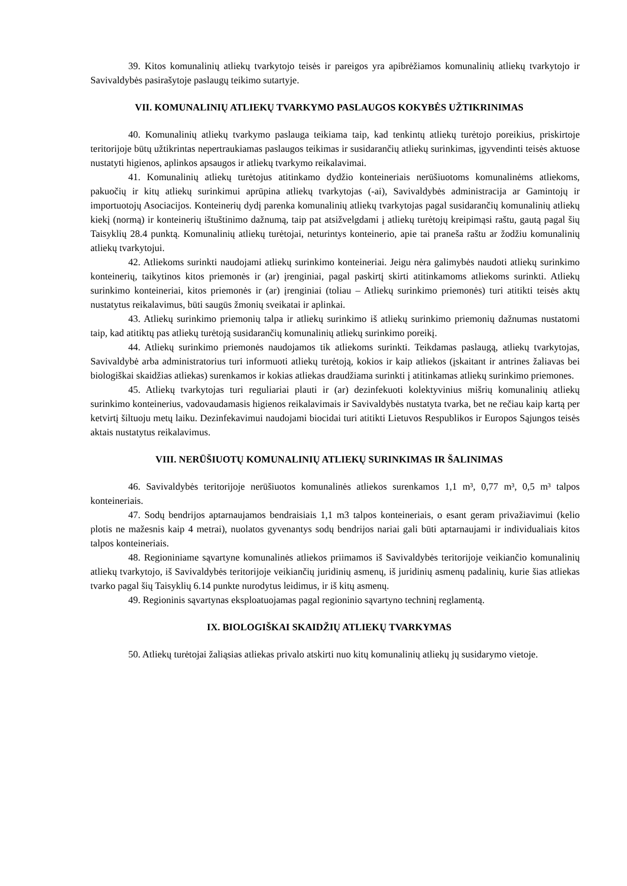39. Kitos komunalinių atliekų tvarkytojo teisės ir pareigos yra apibrėžiamos komunalinių atliekų tvarkytojo ir Savivaldybės pasirašytoje paslaugų teikimo sutartyje.
VII. KOMUNALINIŲ ATLIEKŲ TVARKYMO PASLAUGOS KOKYBĖS UŽTIKRINIMAS
40. Komunalinių atliekų tvarkymo paslauga teikiama taip, kad tenkintų atliekų turėtojo poreikius, priskirtoje teritorijoje būtų užtikrintas nepertraukiamas paslaugos teikimas ir susidarančių atliekų surinkimas, įgyvendinti teisės aktuose nustatyti higienos, aplinkos apsaugos ir atliekų tvarkymo reikalavimai.
41. Komunalinių atliekų turėtojus atitinkamo dydžio konteineriais nerūšiuotoms komunalinėms atliekoms, pakuočių ir kitų atliekų surinkimui aprūpina atliekų tvarkytojas (-ai), Savivaldybės administracija ar Gamintojų ir importuotojų Asociacijos. Konteinerių dydį parenka komunalinių atliekų tvarkytojas pagal susidarančių komunalinių atliekų kiekį (normą) ir konteinerių ištuštinimo dažnumą, taip pat atsižvelgdami į atliekų turėtojų kreipimąsi raštu, gautą pagal šių Taisyklių 28.4 punktą. Komunalinių atliekų turėtojai, neturintys konteinerio, apie tai praneša raštu ar žodžiu komunalinių atliekų tvarkytojui.
42. Atliekoms surinkti naudojami atliekų surinkimo konteineriai. Jeigu nėra galimybės naudoti atliekų surinkimo konteinerių, taikytinos kitos priemonės ir (ar) įrenginiai, pagal paskirtį skirti atitinkamoms atliekoms surinkti. Atliekų surinkimo konteineriai, kitos priemonės ir (ar) įrenginiai (toliau – Atliekų surinkimo priemonės) turi atitikti teisės aktų nustatytus reikalavimus, būti saugūs žmonių sveikatai ir aplinkai.
43. Atliekų surinkimo priemonių talpa ir atliekų surinkimo iš atliekų surinkimo priemonių dažnumas nustatomi taip, kad atitiktų pas atliekų turėtoją susidarančių komunalinių atliekų surinkimo poreikį.
44. Atliekų surinkimo priemonės naudojamos tik atliekoms surinkti. Teikdamas paslaugą, atliekų tvarkytojas, Savivaldybė arba administratorius turi informuoti atliekų turėtoją, kokios ir kaip atliekos (įskaitant ir antrines žaliavas bei biologiškai skaidžias atliekas) surenkamos ir kokias atliekas draudžiama surinkti į atitinkamas atliekų surinkimo priemones.
45. Atliekų tvarkytojas turi reguliariai plauti ir (ar) dezinfekuoti kolektyvinius mišrių komunalinių atliekų surinkimo konteinerius, vadovaudamasis higienos reikalavimais ir Savivaldybės nustatyta tvarka, bet ne rečiau kaip kartą per ketvirtį šiltuoju metų laiku. Dezinfekavimui naudojami biocidai turi atitikti Lietuvos Respublikos ir Europos Sąjungos teisės aktais nustatytus reikalavimus.
VIII. NERŪŠIUOTŲ KOMUNALINIŲ ATLIEKŲ SURINKIMAS IR ŠALINIMAS
46. Savivaldybės teritorijoje nerūšiuotos komunalinės atliekos surenkamos 1,1 m³, 0,77 m³, 0,5 m³ talpos konteineriais.
47. Sodų bendrijos aptarnaujamos bendraisiais 1,1 m3 talpos konteineriais, o esant geram privažiavimui (kelio plotis ne mažesnis kaip 4 metrai), nuolatos gyvenantys sodų bendrijos nariai gali būti aptarnaujami ir individualiais kitos talpos konteineriais.
48. Regioniniame sąvartyne komunalinės atliekos priimamos iš Savivaldybės teritorijoje veikiančio komunalinių atliekų tvarkytojo, iš Savivaldybės teritorijoje veikiančių juridinių asmenų, iš juridinių asmenų padalinių, kurie šias atliekas tvarko pagal šių Taisyklių 6.14 punkte nurodytus leidimus, ir iš kitų asmenų.
49. Regioninis sąvartynas eksploatuojamas pagal regioninio sąvartyno techninį reglamentą.
IX. BIOLOGIŠKAI SKAIDŽIŲ ATLIEKŲ TVARKYMAS
50. Atliekų turėtojai žaliąsias atliekas privalo atskirti nuo kitų komunalinių atliekų jų susidarymo vietoje.